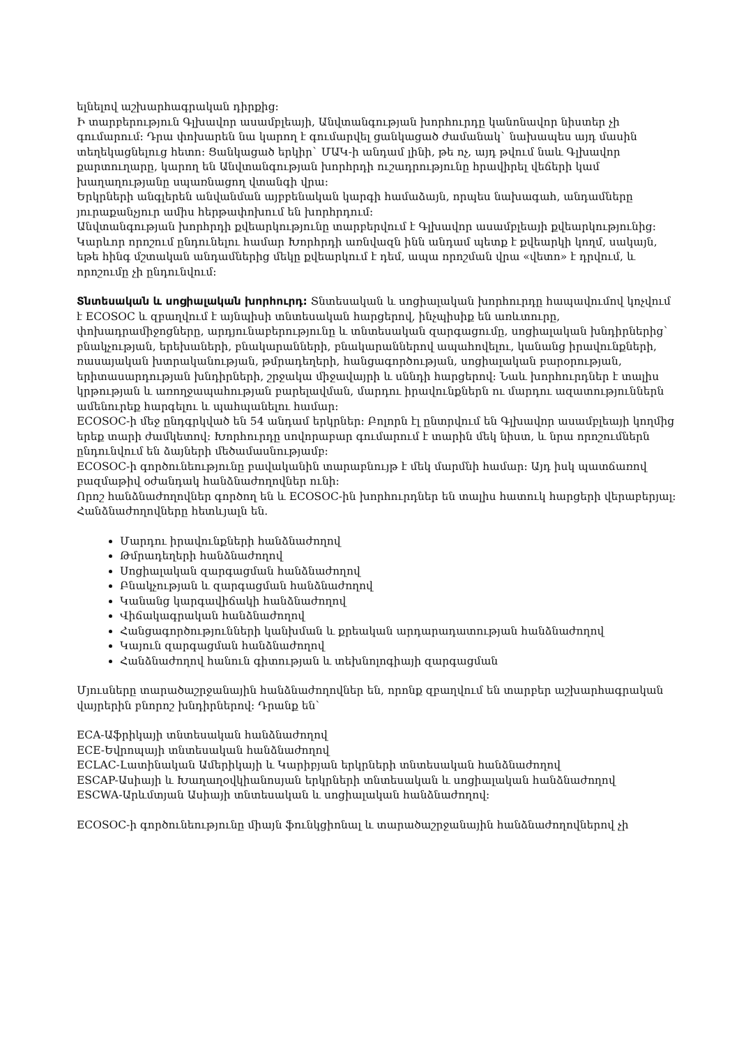ելնելով աշխարհագրական դիրքից:
Ի տարբերություն Գլխավոր ասամբլեայի, Անվտանգության խորհուրդը կանոնավոր նիստեր չի գումարում: Դրա փոխարեն նա կարող է գումարվել ցանկացած ժամանակ` նախապես այդ մասին տեղեկացնելուց հետո: Ցանկացած երկիր` ՄԱԿ-ի անդամ լինի, թե ոչ, այդ թվում նաև Գլխավոր քարտուղարը, կարող են Անվտանգության խորհրդի ուշադրությունը հրավիրել վեճերի կամ խաղաղությանը սպառնացող վտանգի վրա:
Երկրների անգլերեն անվանման այբբենական կարգի համաձայն, որպես նախագահ, անդամները յուրաքանչյուր ամիս հերթափոխում են խորհրդում:
Անվտանգության խորհրդի քվեարկությունը տարբերվում է Գլխավոր ասամբլեայի քվեարկությունից: Կարևոր որոշում ընդունելու համար Խորհրդի առնվազն ինն անդամ պետք է քվեարկի կողմ, սակայն, եթե հինգ մշտական անդամներից մեկը քվեարկում է դեմ, ապա որոշման վրա «վետո» է դրվում, և որոշումը չի ընդունվում:
Տնտեսական և սոցիալական խորհուրդ: Տնտեսական և սոցիալական խորհուրդը հապավումով կոչվում է ECOSOC և զբաղվում է այնպիսի տնտեսական հարցերով, ինչպիսիք են առևտուրը, փոխադրամիջոցները, արդյունաբերությունը և տնտեսական զարգացումը, սոցիալական խնդիրներից` բնակչության, երեխաների, բնակարանների, բնակարաններով ապահովելու, կանանց իրավունքների, ռասայական խտրականության, թմրադեղերի, հանցագործության, սոցիալական բարօրության, երիտասարդության խնդիրների, շրջակա միջավայրի և սննդի հարցերով: Նաև խորհուրդներ է տալիս կրթության և առողջապահության բարելավման, մարդու իրավունքներն ու մարդու ազատություններն ամենուրեք հարգելու և պահպանելու համար:
ECOSOC-ի մեջ ընդգրկված են 54 անդամ երկրներ: Բոլորն էլ ընտրվում են Գլխավոր ասամբլեայի կողմից երեք տարի ժամկետով: Խորհուրդը սովորաբար գումարում է տարին մեկ նիստ, և նրա որոշումներն ընդունվում են ձայների մեծամասնությամբ:
ECOSOC-ի գործունեությունը բավականին տարաբնույթ է մեկ մարմնի համար: Այդ իսկ պատճառով բազմաթիվ օժանդակ հանձնաժողովներ ունի:
Որոշ հանձնաժողովներ գործող են և ECOSOC-ին խորհուրդներ են տալիս հատուկ հարցերի վերաբերյալ:
Հանձնաժողովները հետևյալն են.
Մարդու իրավունքների հանձնաժողով
Թմրադեղերի հանձնաժողով
Սոցիալական զարգացման հանձնաժողով
Բնակչության և զարգացման հանձնաժողով
Կանանց կարգավիճակի հանձնաժողով
Վիճակագրական հանձնաժողով
Հանցագործությունների կանխման և քրեական արդարադատության հանձնաժողով
Կայուն զարգացման հանձնաժողով
Հանձնաժողով հանուն գիտության և տեխնոլոգիայի զարգացման
Մյուսները տարածաշրջանային հանձնաժողովներ են, որոնք զբաղվում են տարբեր աշխարհագրական վայրերին բնորոշ խնդիրներով: Դրանք են`
ECA-Աֆրիկայի տնտեսական հանձնաժողով
ECE-Եվրոպայի տնտեսական հանձնաժողով
ECLAC-Լատինական Ամերիկայի և Կարիբյան երկրների տնտեսական հանձնաժողով
ESCAP-Ասիայի և Խաղաղօվկիանոսյան երկրների տնտեսական և սոցիալական հանձնաժողով
ESCWA-Արևմտյան Ասիայի տնտեսական և սոցիալական հանձնաժողով:
ECOSOC-ի գործունեությունը միայն ֆունկցիոնալ և տարածաշրջանային հանձնաժողովներով չի